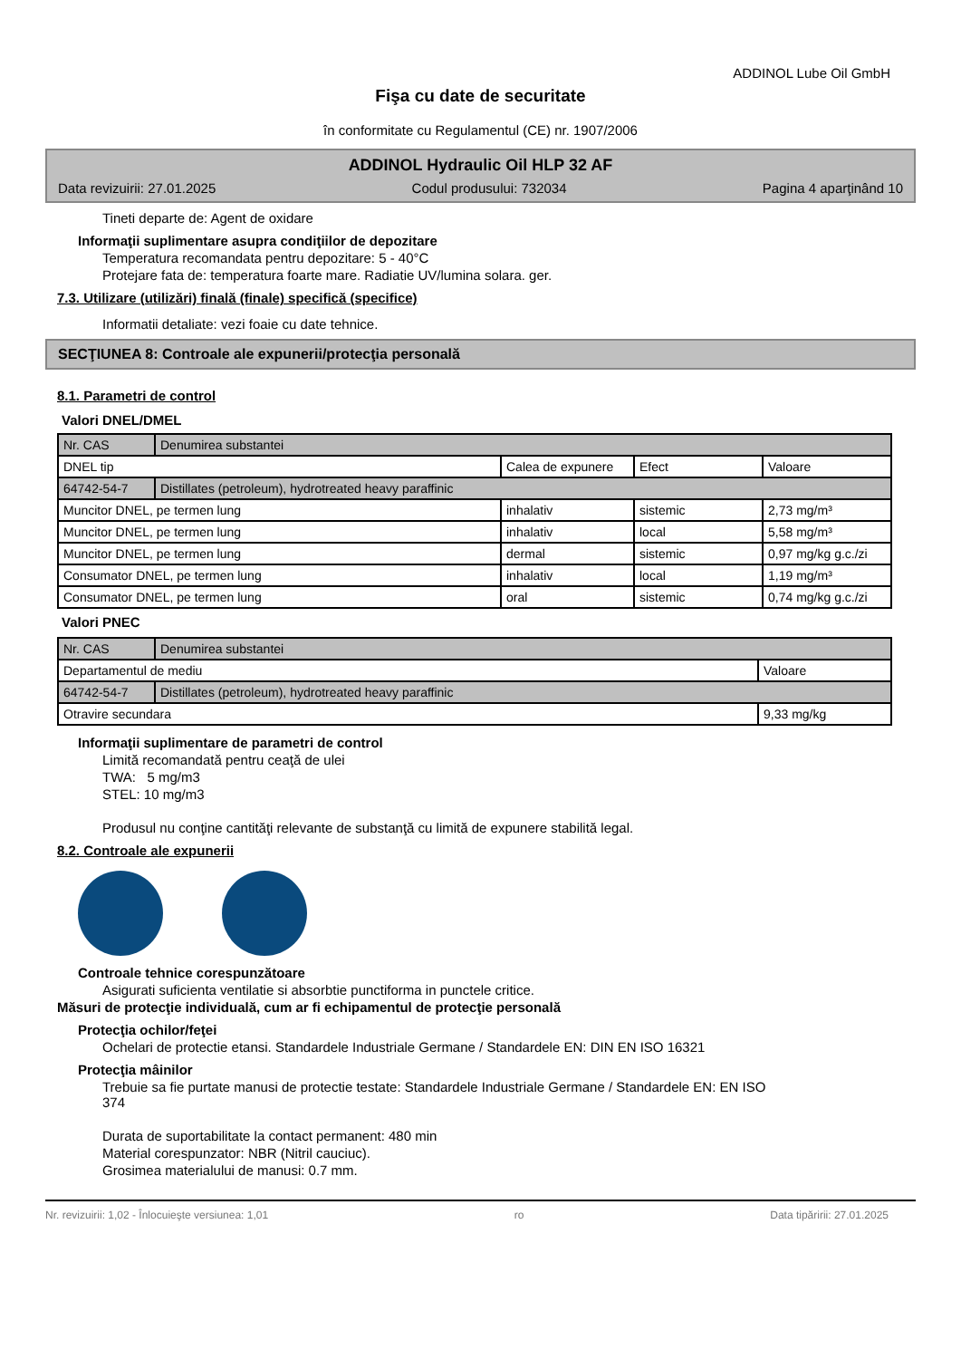ADDINOL Lube Oil GmbH
Fişa cu date de securitate
în conformitate cu Regulamentul (CE) nr. 1907/2006
ADDINOL Hydraulic Oil HLP 32 AF
Data revizuirii: 27.01.2025 Codul produsului: 732034 Pagina 4 aparţinând 10
Tineti departe de: Agent de oxidare
Informaţii suplimentare asupra condiţiilor de depozitare
Temperatura recomandata pentru depozitare: 5 - 40°C
Protejare fata de: temperatura foarte mare. Radiatie UV/lumina solara. ger.
7.3. Utilizare (utilizări) finală (finale) specifică (specifice)
Informatii detaliate: vezi foaie cu date tehnice.
SECŢIUNEA 8: Controale ale expunerii/protecţia personală
8.1. Parametri de control
Valori DNEL/DMEL
| Nr. CAS | Denumirea substantei | | | |
| DNEL tip | | Calea de expunere | Efect | Valoare |
| 64742-54-7 | Distillates (petroleum), hydrotreated heavy paraffinic | | | |
| Muncitor DNEL, pe termen lung | | inhalativ | sistemic | 2,73 mg/m³ |
| Muncitor DNEL, pe termen lung | | inhalativ | local | 5,58 mg/m³ |
| Muncitor DNEL, pe termen lung | | dermal | sistemic | 0,97 mg/kg g.c./zi |
| Consumator DNEL, pe termen lung | | inhalativ | local | 1,19 mg/m³ |
| Consumator DNEL, pe termen lung | | oral | sistemic | 0,74 mg/kg g.c./zi |
Valori PNEC
| Nr. CAS | Denumirea substantei | |
| Departamentul de mediu | | Valoare |
| 64742-54-7 | Distillates (petroleum), hydrotreated heavy paraffinic | |
| Otravire secundara | | 9,33 mg/kg |
Informaţii suplimentare de parametri de control
Limită recomandată pentru ceaţă de ulei
TWA: 5 mg/m3
STEL: 10 mg/m3
Produsul nu conţine cantităţi relevante de substanţă cu limită de expunere stabilită legal.
8.2. Controale ale expunerii
Controale tehnice corespunzătoare
Asigurati suficienta ventilatie si absorbtie punctiforma in punctele critice.
Măsuri de protecţie individuală, cum ar fi echipamentul de protecţie personală
Protecţia ochilor/feţei
Ochelari de protectie etansi. Standardele Industriale Germane / Standardele EN: DIN EN ISO 16321
Protecţia mâinilor
Trebuie sa fie purtate manusi de protectie testate: Standardele Industriale Germane / Standardele EN: EN ISO
374
Durata de suportabilitate la contact permanent: 480 min
Material corespunzator: NBR (Nitril cauciuc).
Grosimea materialului de manusi: 0.7 mm.
Nr. revizuirii: 1,02 - Înlocuieşte versiunea: 1,01 ro Data tipăririi: 27.01.2025